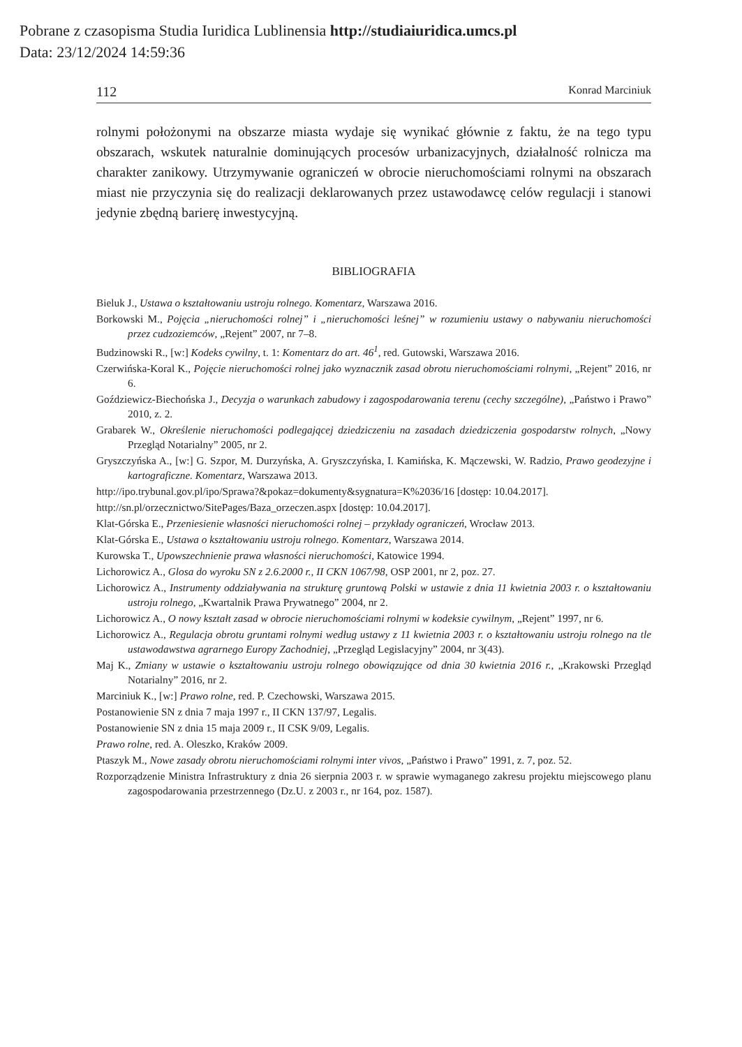Pobrane z czasopisma Studia Iuridica Lublinensia http://studiaiuridica.umcs.pl
Data: 23/12/2024 14:59:36
112 Konrad Marciniuk
rolnymi położonymi na obszarze miasta wydaje się wynikać głównie z faktu, że na tego typu obszarach, wskutek naturalnie dominujących procesów urbanizacyjnych, działalność rolnicza ma charakter zanikowy. Utrzymywanie ograniczeń w obrocie nieruchomościami rolnymi na obszarach miast nie przyczynia się do realizacji deklarowanych przez ustawodawcę celów regulacji i stanowi jedynie zbędną barierę inwestycyjną.
BIBLIOGRAFIA
Bieluk J., Ustawa o kształtowaniu ustroju rolnego. Komentarz, Warszawa 2016.
Borkowski M., Pojęcia „nieruchomości rolnej” i „nieruchomości leśnej” w rozumieniu ustawy o nabywaniu nieruchomości przez cudzoziemców, „Rejent” 2007, nr 7–8.
Budzinowski R., [w:] Kodeks cywilny, t. 1: Komentarz do art. 46<sup>1</sup>, red. Gutowski, Warszawa 2016.
Czerwińska-Koral K., Pojęcie nieruchomości rolnej jako wyznacznik zasad obrotu nieruchomościami rolnymi, „Rejent” 2016, nr 6.
Goździewicz-Biechońska J., Decyzja o warunkach zabudowy i zagospodarowania terenu (cechy szczególne), „Państwo i Prawo” 2010, z. 2.
Grabarek W., Określenie nieruchomości podlegającej dziedziczeniu na zasadach dziedziczenia gospodarstw rolnych, „Nowy Przegląd Notarialny” 2005, nr 2.
Gryszczyńska A., [w:] G. Szpor, M. Durzyńska, A. Gryszczyńska, I. Kamińska, K. Mączewski, W. Radzio, Prawo geodezyjne i kartograficzne. Komentarz, Warszawa 2013.
http://ipo.trybunal.gov.pl/ipo/Sprawa?&pokaz=dokumenty&sygnatura=K%2036/16 [dostęp: 10.04.2017].
http://sn.pl/orzecznictwo/SitePages/Baza_orzeczen.aspx [dostęp: 10.04.2017].
Klat-Górska E., Przeniesienie własności nieruchomości rolnej – przykłady ograniczeń, Wrocław 2013.
Klat-Górska E., Ustawa o kształtowaniu ustroju rolnego. Komentarz, Warszawa 2014.
Kurowska T., Upowszechnienie prawa własności nieruchomości, Katowice 1994.
Lichorowicz A., Glosa do wyroku SN z 2.6.2000 r., II CKN 1067/98, OSP 2001, nr 2, poz. 27.
Lichorowicz A., Instrumenty oddziaływania na strukturę gruntową Polski w ustawie z dnia 11 kwietnia 2003 r. o kształtowaniu ustroju rolnego, „Kwartalnik Prawa Prywatnego” 2004, nr 2.
Lichorowicz A., O nowy kształt zasad w obrocie nieruchomościami rolnymi w kodeksie cywilnym, „Rejent” 1997, nr 6.
Lichorowicz A., Regulacja obrotu gruntami rolnymi według ustawy z 11 kwietnia 2003 r. o kształtowaniu ustroju rolnego na tle ustawodawstwa agrarnego Europy Zachodniej, „Przegląd Legislacyjny” 2004, nr 3(43).
Maj K., Zmiany w ustawie o kształtowaniu ustroju rolnego obowiązujące od dnia 30 kwietnia 2016 r., „Krakowski Przegląd Notarialny” 2016, nr 2.
Marciniuk K., [w:] Prawo rolne, red. P. Czechowski, Warszawa 2015.
Postanowienie SN z dnia 7 maja 1997 r., II CKN 137/97, Legalis.
Postanowienie SN z dnia 15 maja 2009 r., II CSK 9/09, Legalis.
Prawo rolne, red. A. Oleszko, Kraków 2009.
Ptaszyk M., Nowe zasady obrotu nieruchomościami rolnymi inter vivos, „Państwo i Prawo” 1991, z. 7, poz. 52.
Rozporządzenie Ministra Infrastruktury z dnia 26 sierpnia 2003 r. w sprawie wymaganego zakresu projektu miejscowego planu zagospodarowania przestrzennego (Dz.U. z 2003 r., nr 164, poz. 1587).